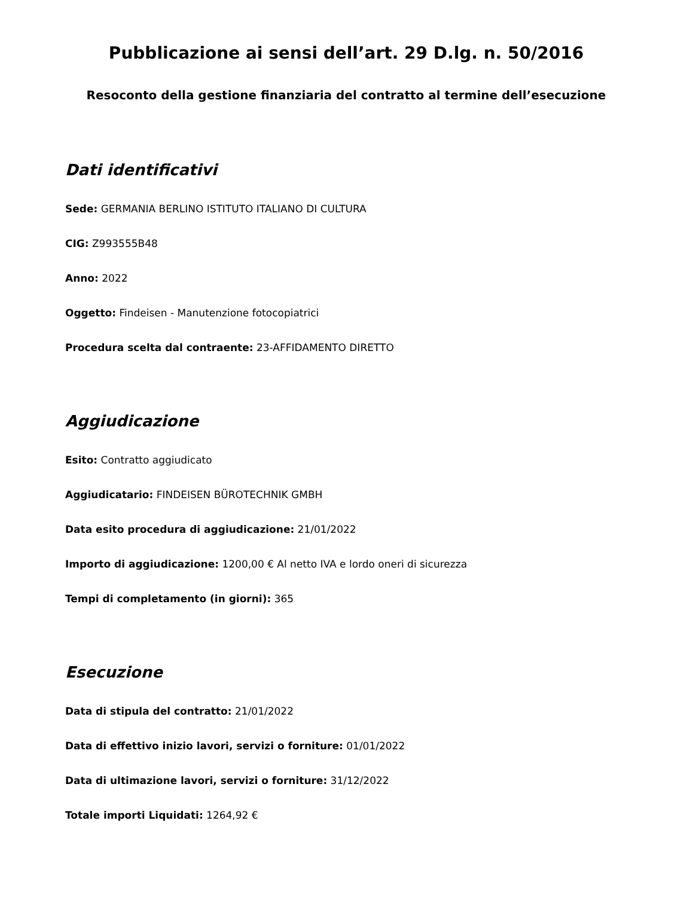Pubblicazione ai sensi dell’art. 29 D.lg. n. 50/2016
Resoconto della gestione finanziaria del contratto al termine dell’esecuzione
Dati identificativi
Sede: GERMANIA BERLINO ISTITUTO ITALIANO DI CULTURA
CIG: Z993555B48
Anno: 2022
Oggetto: Findeisen - Manutenzione fotocopiatrici
Procedura scelta dal contraente: 23-AFFIDAMENTO DIRETTO
Aggiudicazione
Esito: Contratto aggiudicato
Aggiudicatario: FINDEISEN BÜROTECHNIK GMBH
Data esito procedura di aggiudicazione: 21/01/2022
Importo di aggiudicazione: 1200,00 € Al netto IVA e lordo oneri di sicurezza
Tempi di completamento (in giorni): 365
Esecuzione
Data di stipula del contratto: 21/01/2022
Data di effettivo inizio lavori, servizi o forniture: 01/01/2022
Data di ultimazione lavori, servizi o forniture: 31/12/2022
Totale importi Liquidati: 1264,92 €